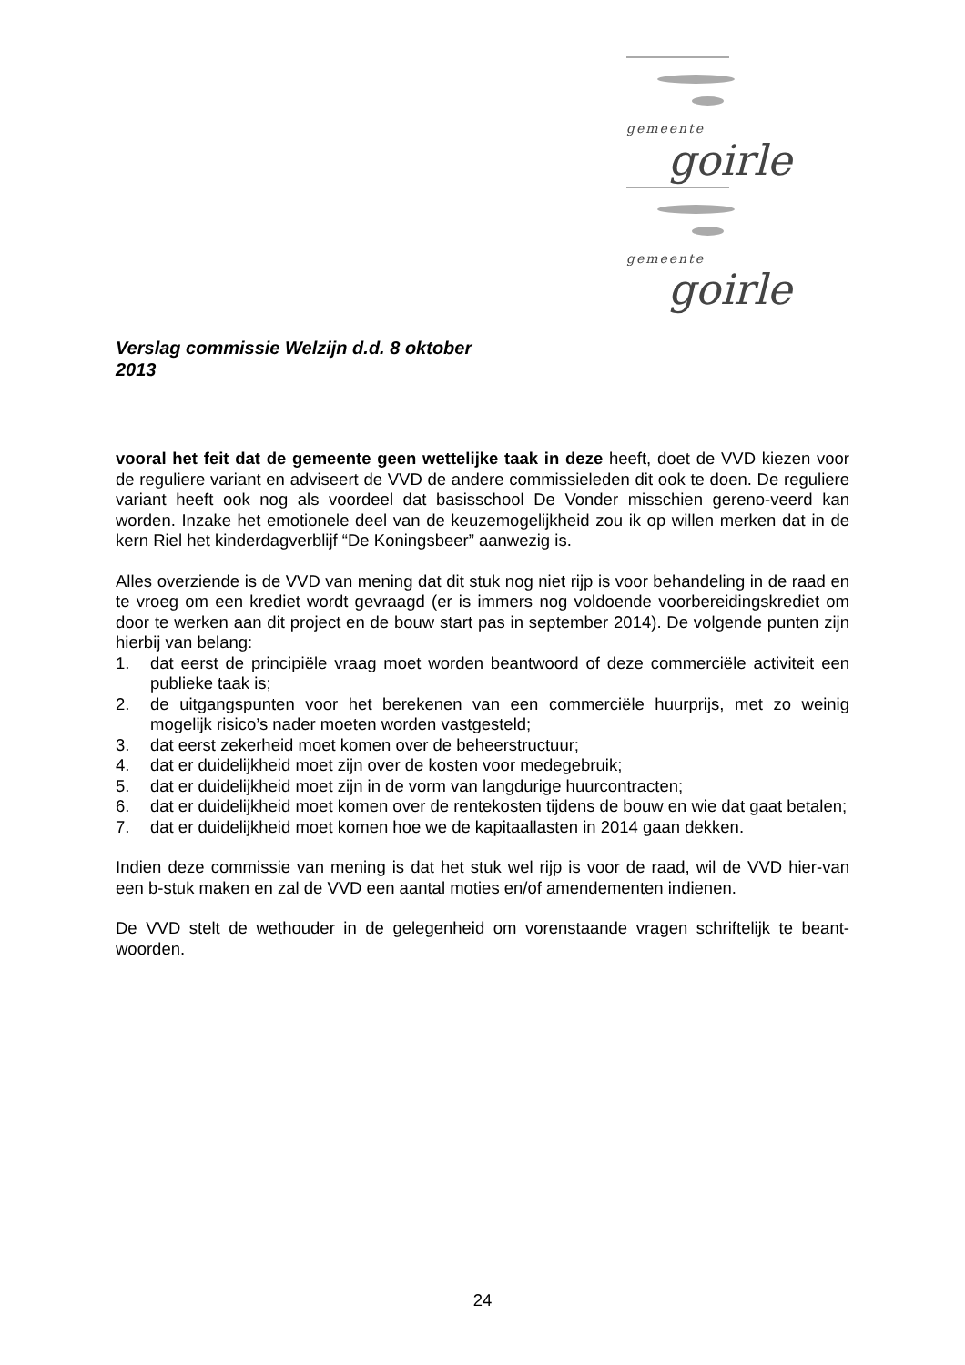gemeente
goirle
gemeente
goirle
Verslag commissie Welzijn d.d. 8 oktober 2013
vooral het feit dat de gemeente geen wettelijke taak in deze heeft, doet de VVD kiezen voor de reguliere variant en adviseert de VVD de andere commissieleden dit ook te doen. De reguliere variant heeft ook nog als voordeel dat basisschool De Vonder misschien gereno-veerd kan worden. Inzake het emotionele deel van de keuzemogelijkheid zou ik op willen merken dat in de kern Riel het kinderdagverblijf “De Koningsbeer” aanwezig is.
Alles overziende is de VVD van mening dat dit stuk nog niet rijp is voor behandeling in de raad en te vroeg om een krediet wordt gevraagd (er is immers nog voldoende voorbereidingskrediet om door te werken aan dit project en de bouw start pas in september 2014). De volgende punten zijn hierbij van belang:
1. dat eerst de principiële vraag moet worden beantwoord of deze commerciële activiteit een publieke taak is;
2. de uitgangspunten voor het berekenen van een commerciële huurprijs, met zo weinig mogelijk risico’s nader moeten worden vastgesteld;
3. dat eerst zekerheid moet komen over de beheerstructuur;
4. dat er duidelijkheid moet zijn over de kosten voor medegebruik;
5. dat er duidelijkheid moet zijn in de vorm van langdurige huurcontracten;
6. dat er duidelijkheid moet komen over de rentekosten tijdens de bouw en wie dat gaat betalen;
7. dat er duidelijkheid moet komen hoe we de kapitaallasten in 2014 gaan dekken.
Indien deze commissie van mening is dat het stuk wel rijp is voor de raad, wil de VVD hier-van een b-stuk maken en zal de VVD een aantal moties en/of amendementen indienen.
De VVD stelt de wethouder in de gelegenheid om vorenstaande vragen schriftelijk te beant-woorden.
24